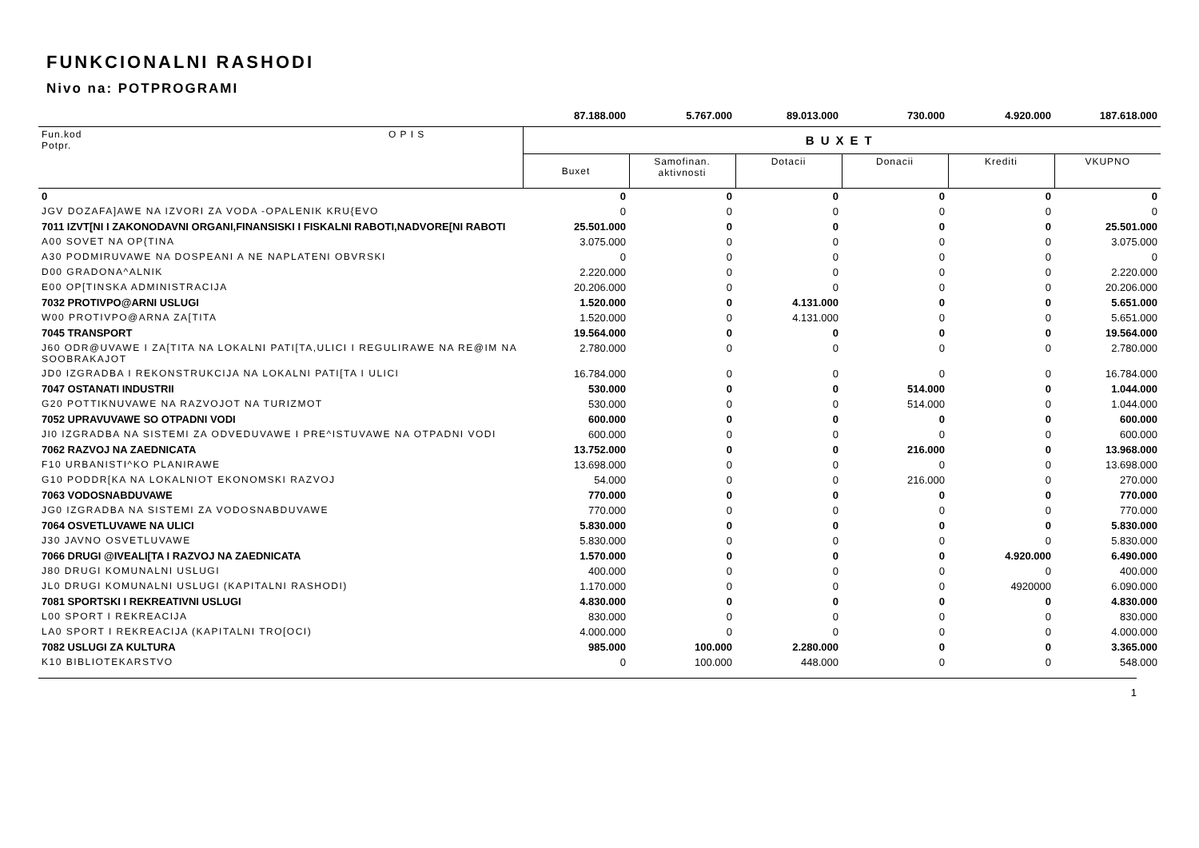FUNKCIONALNI RASHODI
Nivo na: POTPROGRAMI
| | | 87.188.000 | 5.767.000 | 89.013.000 | 730.000 | 4.920.000 | 187.618.000 |
| Fun.kod Potpr. | O P I S | BUXET | | | | | |
| | | Buxet | Samofinan. aktivnosti | Dotacii | Donacii | Krediti | VKUPNO |
| 0 | | 0 | 0 | 0 | 0 | 0 | 0 |
| JGV DOZAFA]AWE NA IZVORI ZA VODA -OPALENIK KRU{EVO | | 0 | 0 | 0 | 0 | 0 | 0 |
| 7011 IZVT[NI I ZAKONODAVNI ORGANI,FINANSISKI I FISKALNI RABOTI,NADVORE[NI RABOTI | | 25.501.000 | 0 | 0 | 0 | 0 | 25.501.000 |
| A00 SOVET NA OP{TINA | | 3.075.000 | 0 | 0 | 0 | 0 | 3.075.000 |
| A30 PODMIRUVAWE NA DOSPEANI A NE NAPLATENI OBVRSKI | | 0 | 0 | 0 | 0 | 0 | 0 |
| D00 GRADONA^ALNIK | | 2.220.000 | 0 | 0 | 0 | 0 | 2.220.000 |
| E00 OP[TINSKA ADMINISTRACIJA | | 20.206.000 | 0 | 0 | 0 | 0 | 20.206.000 |
| 7032 PROTIVPO@ARNI USLUGI | | 1.520.000 | 0 | 4.131.000 | 0 | 0 | 5.651.000 |
| W00 PROTIVPO@ARNA ZA[TITA | | 1.520.000 | 0 | 4.131.000 | 0 | 0 | 5.651.000 |
| 7045 TRANSPORT | | 19.564.000 | 0 | 0 | 0 | 0 | 19.564.000 |
| J60 ODR@UVAWE I ZA[TITA NA LOKALNI PATI[TA,ULICI I REGULIRAWE NA RE@IM NA SOOBRAKAJOT | | 2.780.000 | 0 | 0 | 0 | 0 | 2.780.000 |
| JD0 IZGRADBA I REKONSTRUKCIJA NA LOKALNI PATI[TA I ULICI | | 16.784.000 | 0 | 0 | 0 | 0 | 16.784.000 |
| 7047 OSTANATI INDUSTRII | | 530.000 | 0 | 0 | 514.000 | 0 | 1.044.000 |
| G20 POTTIKNUVAWE NA RAZVOJOT NA TURIZMOT | | 530.000 | 0 | 0 | 514.000 | 0 | 1.044.000 |
| 7052 UPRAVUVAWE SO OTPADNI VODI | | 600.000 | 0 | 0 | 0 | 0 | 600.000 |
| JI0 IZGRADBA NA SISTEMI ZA ODVEDUVAWE I PRE^ISTUVAWE NA OTPADNI VODI | | 600.000 | 0 | 0 | 0 | 0 | 600.000 |
| 7062 RAZVOJ NA ZAEDNICATA | | 13.752.000 | 0 | 0 | 216.000 | 0 | 13.968.000 |
| F10 URBANISTI^KO PLANIRAWE | | 13.698.000 | 0 | 0 | 0 | 0 | 13.698.000 |
| G10 PODDR[KA NA LOKALNIOT EKONOMSKI RAZVOJ | | 54.000 | 0 | 0 | 216.000 | 0 | 270.000 |
| 7063 VODOSNABDUVAWE | | 770.000 | 0 | 0 | 0 | 0 | 770.000 |
| JG0 IZGRADBA NA SISTEMI ZA VODOSNABDUVAWE | | 770.000 | 0 | 0 | 0 | 0 | 770.000 |
| 7064 OSVETLUVAWE NA ULICI | | 5.830.000 | 0 | 0 | 0 | 0 | 5.830.000 |
| J30 JAVNO OSVETLUVAWE | | 5.830.000 | 0 | 0 | 0 | 0 | 5.830.000 |
| 7066 DRUGI @IVEALI[TA I RAZVOJ NA ZAEDNICATA | | 1.570.000 | 0 | 0 | 0 | 4.920.000 | 6.490.000 |
| J80 DRUGI KOMUNALNI USLUGI | | 400.000 | 0 | 0 | 0 | 0 | 400.000 |
| JL0 DRUGI KOMUNALNI USLUGI (KAPITALNI RASHODI) | | 1.170.000 | 0 | 0 | 0 | 4920000 | 6.090.000 |
| 7081 SPORTSKI I REKREATIVNI USLUGI | | 4.830.000 | 0 | 0 | 0 | 0 | 4.830.000 |
| L00 SPORT I REKREACIJA | | 830.000 | 0 | 0 | 0 | 0 | 830.000 |
| LA0 SPORT I REKREACIJA (KAPITALNI TRO[OCI) | | 4.000.000 | 0 | 0 | 0 | 0 | 4.000.000 |
| 7082 USLUGI ZA KULTURA | | 985.000 | 100.000 | 2.280.000 | 0 | 0 | 3.365.000 |
| K10 BIBLIOTEKARSTVO | | 0 | 100.000 | 448.000 | 0 | 0 | 548.000 |
1